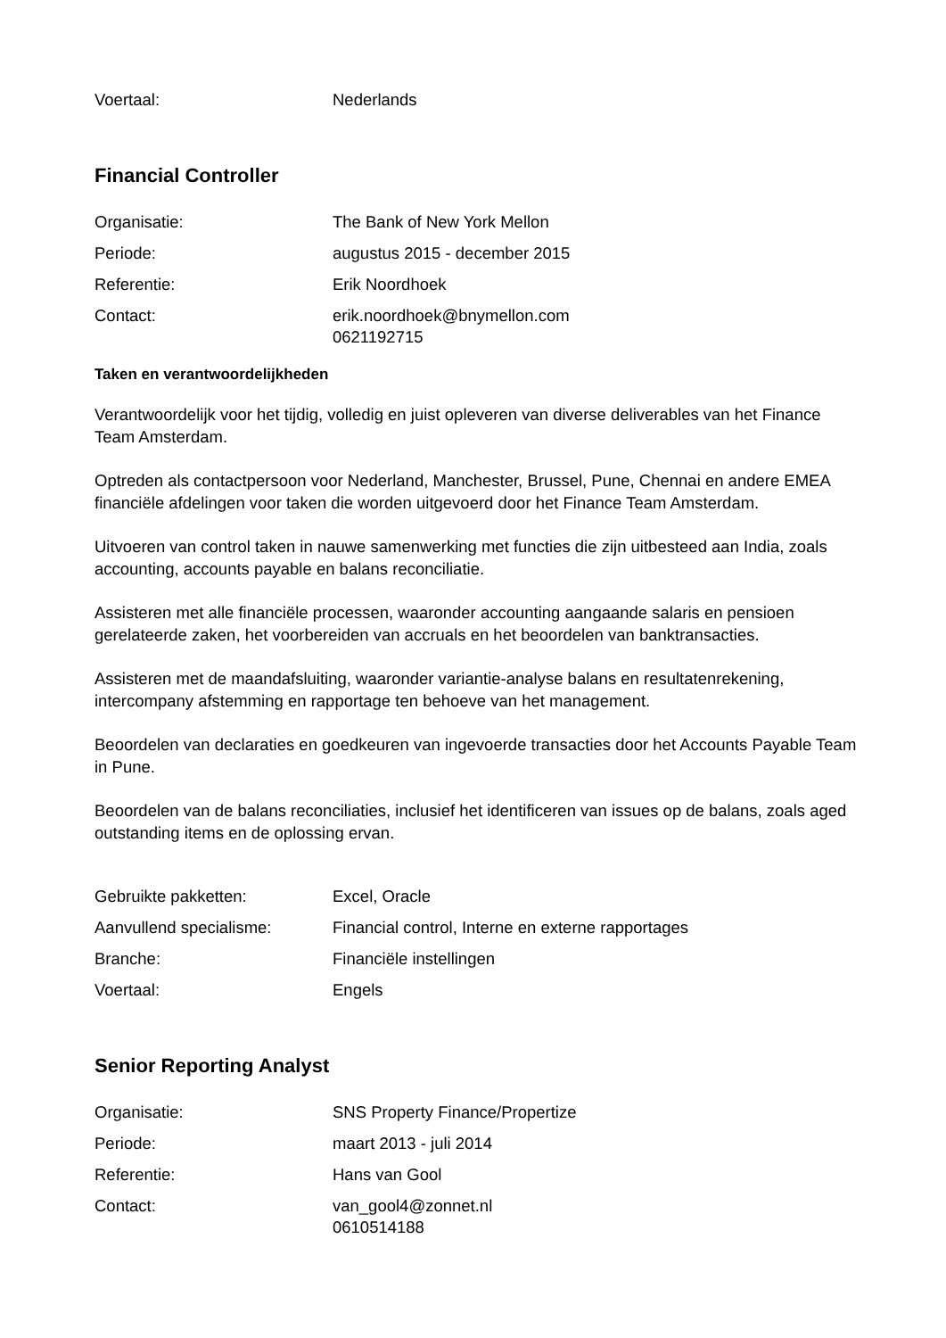Voertaal: Nederlands
Financial Controller
Organisatie: The Bank of New York Mellon
Periode: augustus 2015 - december 2015
Referentie: Erik Noordhoek
Contact: erik.noordhoek@bnymellon.com
0621192715
Taken en verantwoordelijkheden
Verantwoordelijk voor het tijdig, volledig en juist opleveren van diverse deliverables van het Finance Team Amsterdam.
Optreden als contactpersoon voor Nederland, Manchester, Brussel, Pune, Chennai en andere EMEA financiële afdelingen voor taken die worden uitgevoerd door het Finance Team Amsterdam.
Uitvoeren van control taken in nauwe samenwerking met functies die zijn uitbesteed aan India, zoals accounting, accounts payable en balans reconciliatie.
Assisteren met alle financiële processen, waaronder accounting aangaande salaris en pensioen gerelateerde zaken, het voorbereiden van accruals en het beoordelen van banktransacties.
Assisteren met de maandafsluiting, waaronder variantie-analyse balans en resultatenrekening, intercompany afstemming en rapportage ten behoeve van het management.
Beoordelen van declaraties en goedkeuren van ingevoerde transacties door het Accounts Payable Team in Pune.
Beoordelen van de balans reconciliaties, inclusief het identificeren van issues op de balans, zoals aged outstanding items en de oplossing ervan.
Gebruikte pakketten: Excel, Oracle
Aanvullend specialisme: Financial control, Interne en externe rapportages
Branche: Financiële instellingen
Voertaal: Engels
Senior Reporting Analyst
Organisatie: SNS Property Finance/Propertize
Periode: maart 2013 - juli 2014
Referentie: Hans van Gool
Contact: van_gool4@zonnet.nl
0610514188